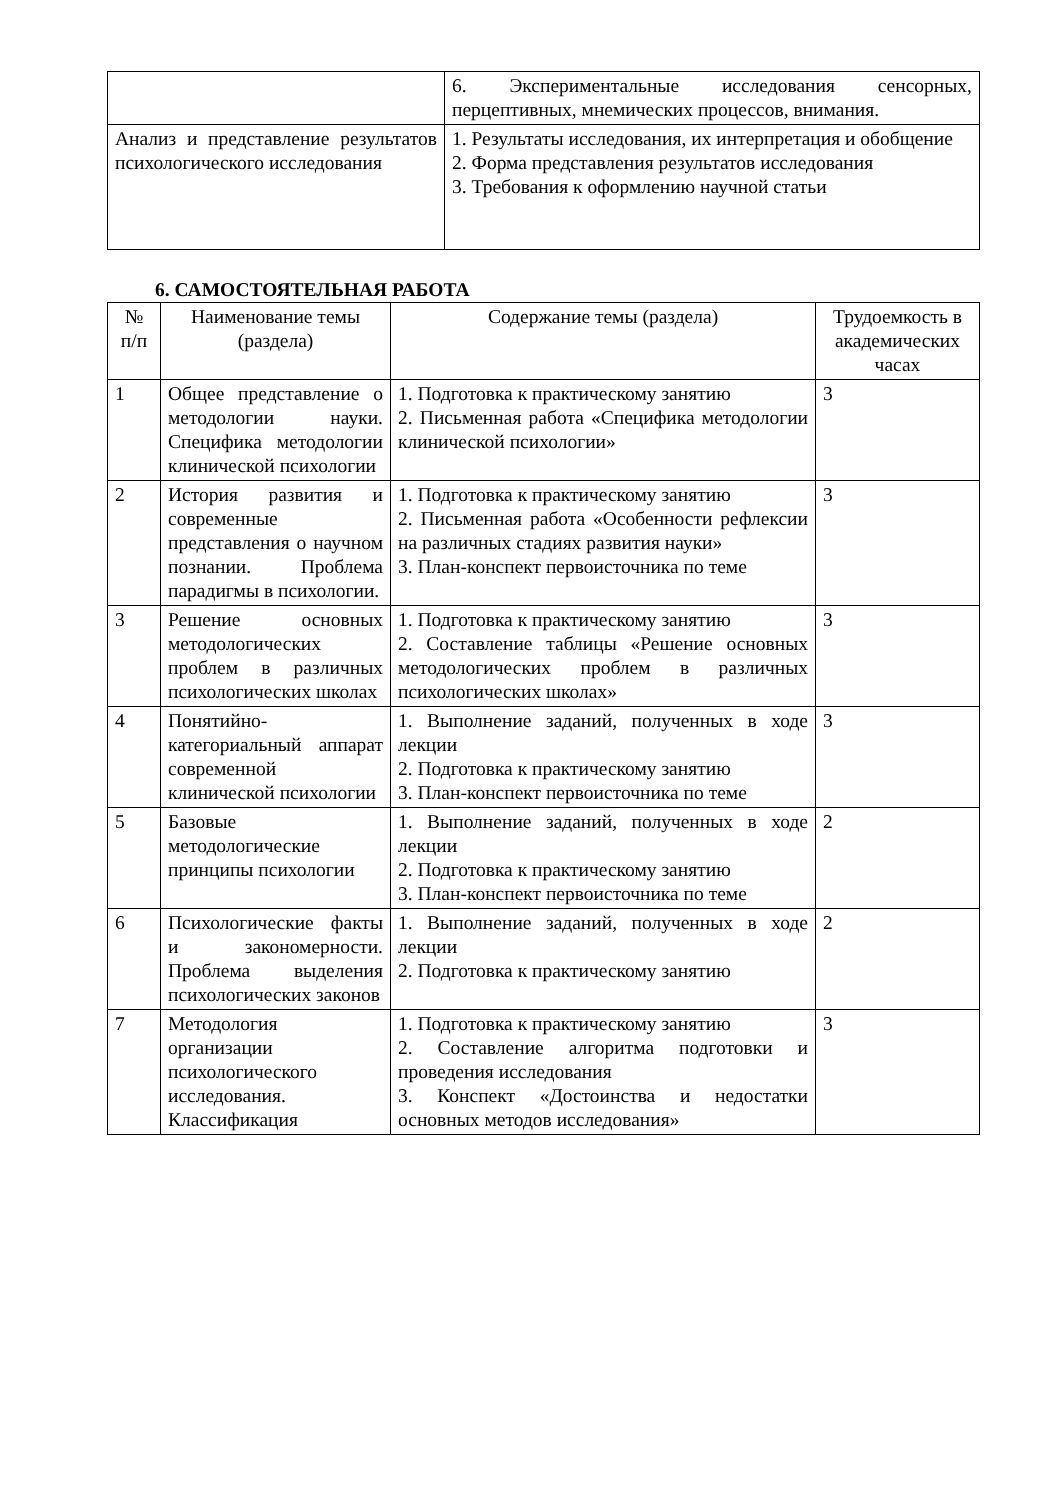| | 6. Экспериментальные исследования сенсорных, перцептивных, мнемических процессов, внимания. |
| Анализ и представление результатов психологического исследования | 1. Результаты исследования, их интерпретация и обобщение 2. Форма представления результатов исследования 3. Требования к оформлению научной статьи |
6. САМОСТОЯТЕЛЬНАЯ РАБОТА
| № п/п | Наименование темы (раздела) | Содержание темы (раздела) | Трудоемкость в академических часах |
| --- | --- | --- | --- |
| 1 | Общее представление о методологии науки. Специфика методологии клинической психологии | 1. Подготовка к практическому занятию 2. Письменная работа «Специфика методологии клинической психологии» | 3 |
| 2 | История развития и современные представления о научном познании. Проблема парадигмы в психологии. | 1. Подготовка к практическому занятию 2. Письменная работа «Особенности рефлексии на различных стадиях развития науки» 3. План-конспект первоисточника по теме | 3 |
| 3 | Решение основных методологических проблем в различных психологических школах | 1. Подготовка к практическому занятию 2. Составление таблицы «Решение основных методологических проблем в различных психологических школах» | 3 |
| 4 | Понятийно-категориальный аппарат современной клинической психологии | 1. Выполнение заданий, полученных в ходе лекции 2. Подготовка к практическому занятию 3. План-конспект первоисточника по теме | 3 |
| 5 | Базовые методологические принципы психологии | 1. Выполнение заданий, полученных в ходе лекции 2. Подготовка к практическому занятию 3. План-конспект первоисточника по теме | 2 |
| 6 | Психологические факты и закономерности. Проблема выделения психологических законов | 1. Выполнение заданий, полученных в ходе лекции 2. Подготовка к практическому занятию | 2 |
| 7 | Методология организации психологического исследования. Классификация | 1. Подготовка к практическому занятию 2. Составление алгоритма подготовки и проведения исследования 3. Конспект «Достоинства и недостатки основных методов исследования» | 3 |